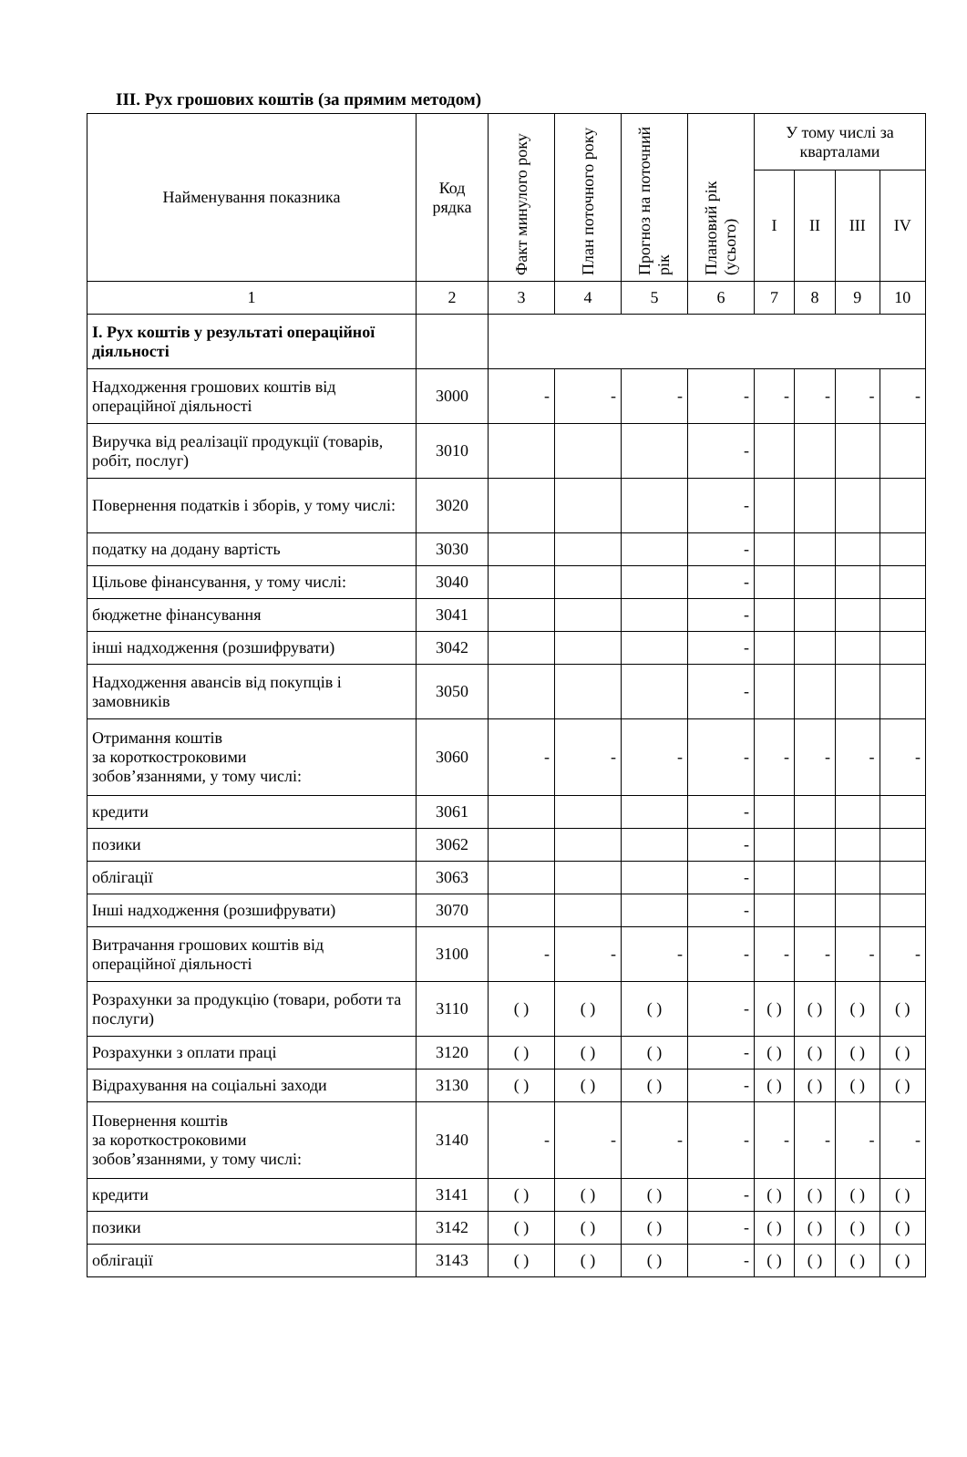ІІІ. Рух грошових коштів (за прямим методом)
| Найменування показника | Код рядка | Факт минулого року | План поточного року | Прогноз на поточний рік | Плановий рік (усього) | У тому числі за кварталами | | | |
| --- | --- | --- | --- | --- | --- | --- | --- | --- | --- |
| | | | | | | І | ІІ | ІІІ | IV |
| 1 | 2 | 3 | 4 | 5 | 6 | 7 | 8 | 9 | 10 |
| І. Рух коштів у результаті операційної діяльності | | | | | | | | | |
| Надходження грошових коштів від операційної діяльності | 3000 | - | - | - | - | - | - | - | - |
| Виручка від реалізації продукції (товарів, робіт, послуг) | 3010 | | | | - | | | | |
| Повернення податків і зборів, у тому числі: | 3020 | | | | - | | | | |
| податку на додану вартість | 3030 | | | | - | | | | |
| Цільове фінансування, у тому числі: | 3040 | | | | - | | | | |
| бюджетне фінансування | 3041 | | | | - | | | | |
| інші надходження (розшифрувати) | 3042 | | | | - | | | | |
| Надходження авансів від покупців і замовників | 3050 | | | | - | | | | |
| Отримання коштів за короткостроковими зобов’язаннями, у тому числі: | 3060 | - | - | - | - | - | - | - | - |
| кредити | 3061 | | | | - | | | | |
| позики | 3062 | | | | - | | | | |
| облігації | 3063 | | | | - | | | | |
| Інші надходження (розшифрувати) | 3070 | | | | - | | | | |
| Витрачання грошових коштів від операційної діяльності | 3100 | - | - | - | - | - | - | - | - |
| Розрахунки за продукцію (товари, роботи та послуги) | 3110 | ( ) | ( ) | ( ) | - | ( ) | ( ) | ( ) | ( ) |
| Розрахунки з оплати праці | 3120 | ( ) | ( ) | ( ) | - | ( ) | ( ) | ( ) | ( ) |
| Відрахування на соціальні заходи | 3130 | ( ) | ( ) | ( ) | - | ( ) | ( ) | ( ) | ( ) |
| Повернення коштів за короткостроковими зобов’язаннями, у тому числі: | 3140 | - | - | - | - | - | - | - | - |
| кредити | 3141 | ( ) | ( ) | ( ) | - | ( ) | ( ) | ( ) | ( ) |
| позики | 3142 | ( ) | ( ) | ( ) | - | ( ) | ( ) | ( ) | ( ) |
| облігації | 3143 | ( ) | ( ) | ( ) | - | ( ) | ( ) | ( ) | ( ) |